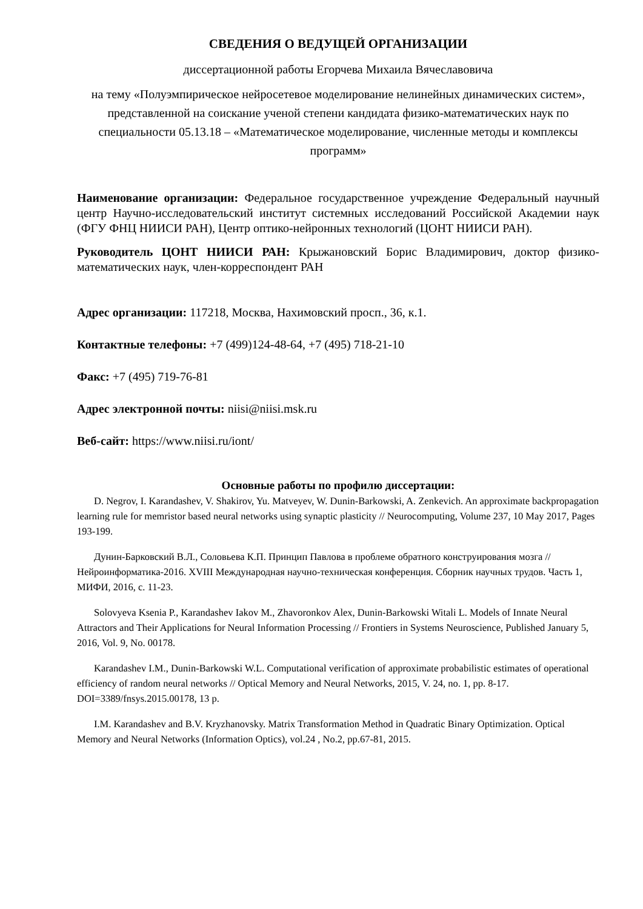СВЕДЕНИЯ О ВЕДУЩЕЙ ОРГАНИЗАЦИИ
диссертационной работы Егорчева Михаила Вячеславовича
на тему «Полуэмпирическое нейросетевое моделирование нелинейных динамических систем», представленной на соискание ученой степени кандидата физико-математических наук по специальности 05.13.18 – «Математическое моделирование, численные методы и комплексы программ»
Наименование организации: Федеральное государственное учреждение Федеральный научный центр Научно-исследовательский институт системных исследований Российской Академии наук (ФГУ ФНЦ НИИСИ РАН), Центр оптико-нейронных технологий (ЦОНТ НИИСИ РАН).
Руководитель ЦОНТ НИИСИ РАН: Крыжановский Борис Владимирович, доктор физико-математических наук, член-корреспондент РАН
Адрес организации: 117218, Москва, Нахимовский просп., 36, к.1.
Контактные телефоны: +7 (499)124-48-64, +7 (495) 718-21-10
Факс: +7 (495) 719-76-81
Адрес электронной почты: niisi@niisi.msk.ru
Веб-сайт: https://www.niisi.ru/iont/
Основные работы по профилю диссертации:
D. Negrov, I. Karandashev, V. Shakirov, Yu. Matveyev, W. Dunin-Barkowski, A. Zenkevich. An approximate backpropagation learning rule for memristor based neural networks using synaptic plasticity // Neurocomputing, Volume 237, 10 May 2017, Pages 193-199.
Дунин-Барковский В.Л., Соловьева К.П. Принцип Павлова в проблеме обратного конструирования мозга // Нейроинформатика-2016. XVIII Международная научно-техническая конференция. Сборник научных трудов. Часть 1, МИФИ, 2016, с. 11-23.
Solovyeva Ksenia P., Karandashev Iakov M., Zhavoronkov Alex, Dunin-Barkowski Witali L. Models of Innate Neural Attractors and Their Applications for Neural Information Processing // Frontiers in Systems Neuroscience, Published January 5, 2016, Vol. 9, No. 00178.
Karandashev I.M., Dunin-Barkowski W.L. Computational verification of approximate probabilistic estimates of operational efficiency of random neural networks // Optical Memory and Neural Networks, 2015, V. 24, no. 1, pp. 8-17. DOI=3389/fnsys.2015.00178, 13 p.
I.M. Karandashev and B.V. Kryzhanovsky. Matrix Transformation Method in Quadratic Binary Optimization. Optical Memory and Neural Networks (Information Optics), vol.24 , No.2, pp.67-81, 2015.